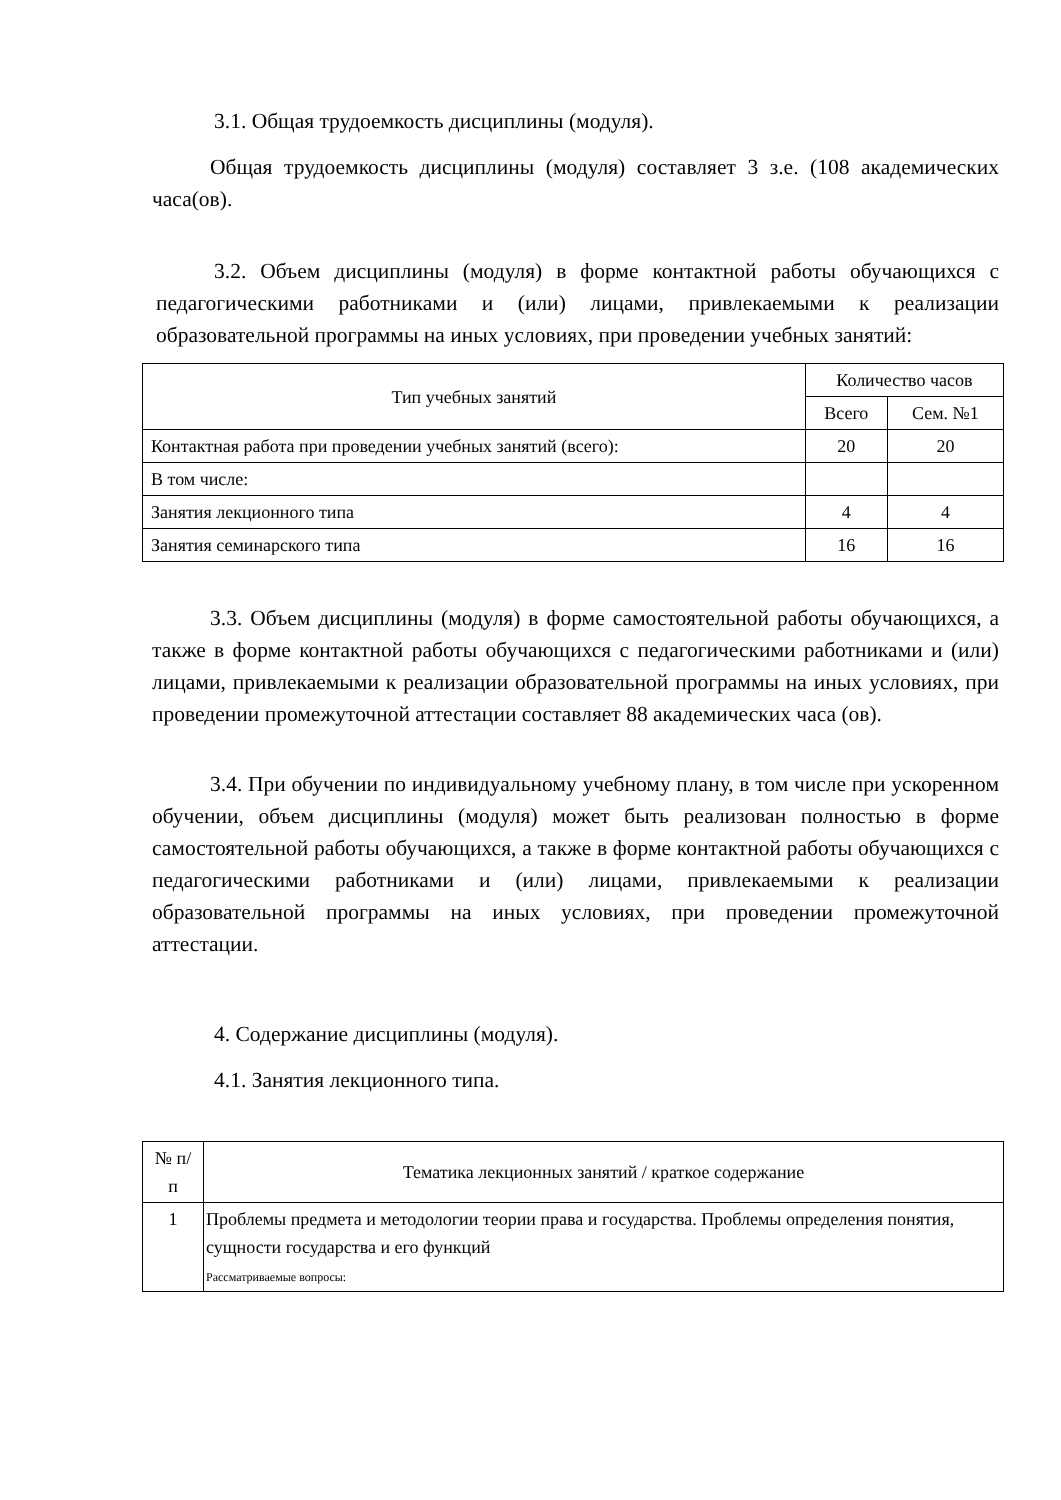3.1. Общая трудоемкость дисциплины (модуля).
Общая трудоемкость дисциплины (модуля) составляет 3 з.е. (108 академических часа(ов).
3.2. Объем дисциплины (модуля) в форме контактной работы обучающихся с педагогическими работниками и (или) лицами, привлекаемыми к реализации образовательной программы на иных условиях, при проведении учебных занятий:
| Тип учебных занятий | Количество часов | |
| --- | --- | --- |
| | Всего | Сем. №1 |
| Контактная работа при проведении учебных занятий (всего): | 20 | 20 |
| В том числе: | | |
| Занятия лекционного типа | 4 | 4 |
| Занятия семинарского типа | 16 | 16 |
3.3. Объем дисциплины (модуля) в форме самостоятельной работы обучающихся, а также в форме контактной работы обучающихся с педагогическими работниками и (или) лицами, привлекаемыми к реализации образовательной программы на иных условиях, при проведении промежуточной аттестации составляет 88 академических часа (ов).
3.4. При обучении по индивидуальному учебному плану, в том числе при ускоренном обучении, объем дисциплины (модуля) может быть реализован полностью в форме самостоятельной работы обучающихся, а также в форме контактной работы обучающихся с педагогическими работниками и (или) лицами, привлекаемыми к реализации образовательной программы на иных условиях, при проведении промежуточной аттестации.
4. Содержание дисциплины (модуля).
4.1. Занятия лекционного типа.
| № п/п | Тематика лекционных занятий / краткое содержание |
| --- | --- |
| 1 | Проблемы предмета и методологии теории права и государства. Проблемы определения понятия, сущности государства и его функций Рассматриваемые вопросы: |